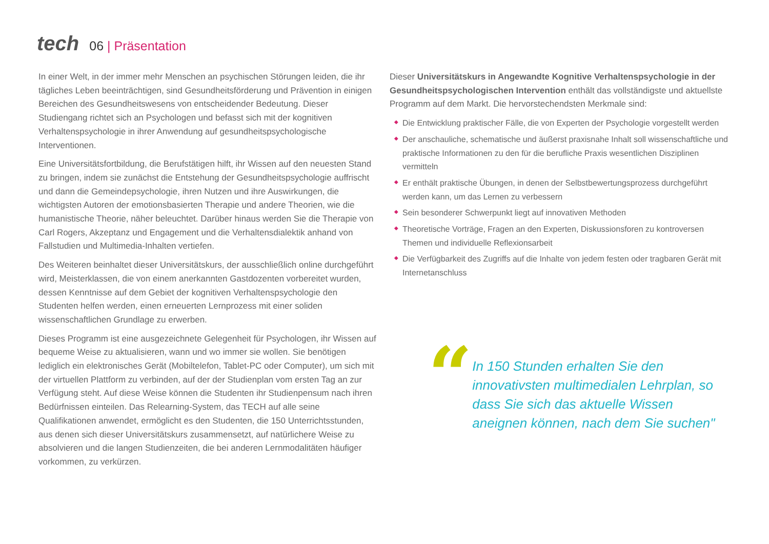tech
06 | Präsentation
In einer Welt, in der immer mehr Menschen an psychischen Störungen leiden, die ihr tägliches Leben beeinträchtigen, sind Gesundheitsförderung und Prävention in einigen Bereichen des Gesundheitswesens von entscheidender Bedeutung. Dieser Studiengang richtet sich an Psychologen und befasst sich mit der kognitiven Verhaltenspsychologie in ihrer Anwendung auf gesundheitspsychologische Interventionen.
Eine Universitätsfortbildung, die Berufstätigen hilft, ihr Wissen auf den neuesten Stand zu bringen, indem sie zunächst die Entstehung der Gesundheitspsychologie auffrischt und dann die Gemeindepsychologie, ihren Nutzen und ihre Auswirkungen, die wichtigsten Autoren der emotionsbasierten Therapie und andere Theorien, wie die humanistische Theorie, näher beleuchtet. Darüber hinaus werden Sie die Therapie von Carl Rogers, Akzeptanz und Engagement und die Verhaltensdialektik anhand von Fallstudien und Multimedia-Inhalten vertiefen.
Des Weiteren beinhaltet dieser Universitätskurs, der ausschließlich online durchgeführt wird, Meisterklassen, die von einem anerkannten Gastdozenten vorbereitet wurden, dessen Kenntnisse auf dem Gebiet der kognitiven Verhaltenspsychologie den Studenten helfen werden, einen erneuerten Lernprozess mit einer soliden wissenschaftlichen Grundlage zu erwerben.
Dieses Programm ist eine ausgezeichnete Gelegenheit für Psychologen, ihr Wissen auf bequeme Weise zu aktualisieren, wann und wo immer sie wollen. Sie benötigen lediglich ein elektronisches Gerät (Mobiltelefon, Tablet-PC oder Computer), um sich mit der virtuellen Plattform zu verbinden, auf der der Studienplan vom ersten Tag an zur Verfügung steht. Auf diese Weise können die Studenten ihr Studienpensum nach ihren Bedürfnissen einteilen. Das Relearning-System, das TECH auf alle seine Qualifikationen anwendet, ermöglicht es den Studenten, die 150 Unterrichtsstunden, aus denen sich dieser Universitätskurs zusammensetzt, auf natürlichere Weise zu absolvieren und die langen Studienzeiten, die bei anderen Lernmodalitäten häufiger vorkommen, zu verkürzen.
Dieser Universitätskurs in Angewandte Kognitive Verhaltenspsychologie in der Gesundheitspsychologischen Intervention enthält das vollständigste und aktuellste Programm auf dem Markt. Die hervorstechendsten Merkmale sind:
◆ Die Entwicklung praktischer Fälle, die von Experten der Psychologie vorgestellt werden
◆ Der anschauliche, schematische und äußerst praxisnahe Inhalt soll wissenschaftliche und praktische Informationen zu den für die berufliche Praxis wesentlichen Disziplinen vermitteln
◆ Er enthält praktische Übungen, in denen der Selbstbewertungsprozess durchgeführt werden kann, um das Lernen zu verbessern
◆ Sein besonderer Schwerpunkt liegt auf innovativen Methoden
◆ Theoretische Vorträge, Fragen an den Experten, Diskussionsforen zu kontroversen Themen und individuelle Reflexionsarbeit
◆ Die Verfügbarkeit des Zugriffs auf die Inhalte von jedem festen oder tragbaren Gerät mit Internetanschluss
“
In 150 Stunden erhalten Sie den innovativsten multimedialen Lehrplan, so dass Sie sich das aktuelle Wissen aneignen können, nach dem Sie suchen"